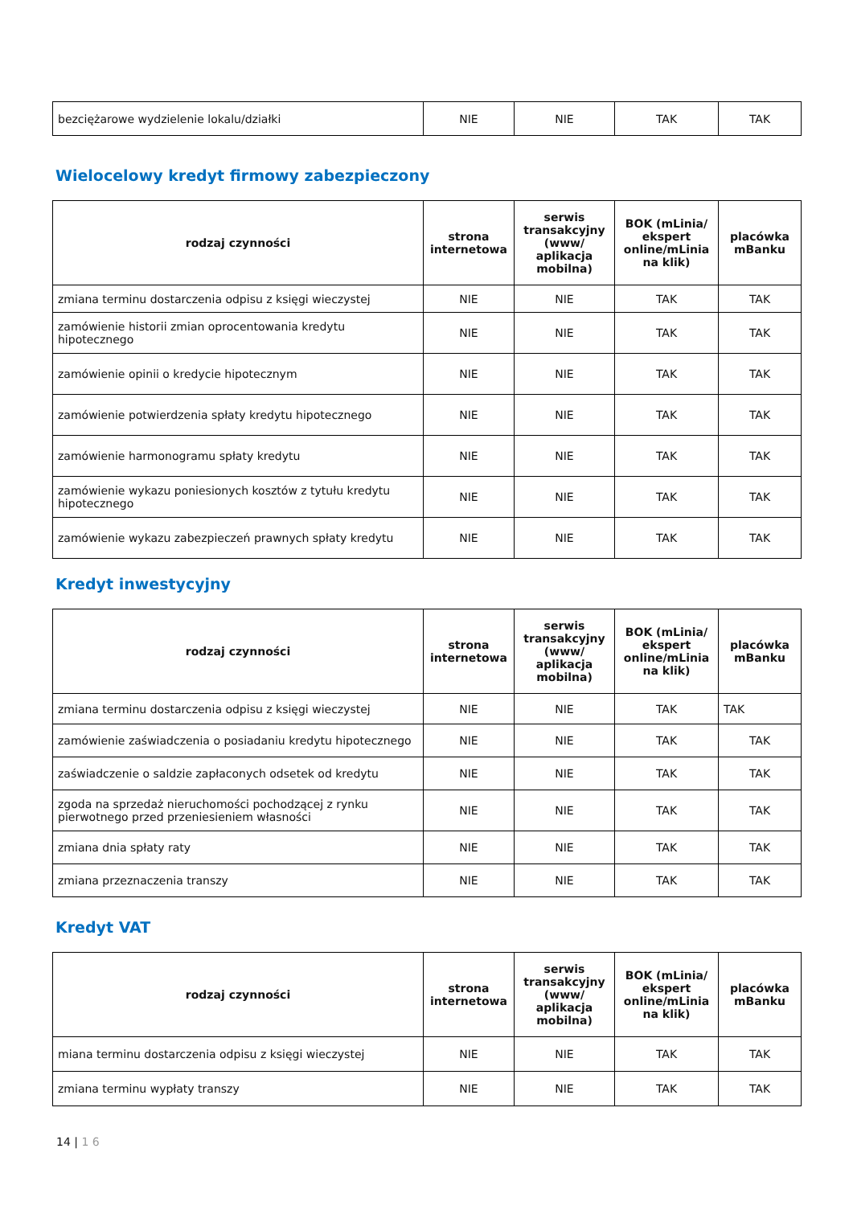| bezciężarowe wydzielenie lokalu/działki | NIE | NIE | TAK | TAK |
Wielocelowy kredyt firmowy zabezpieczony
| rodzaj czynności | strona internetowa | serwis transakcyjny (www/ aplikacja mobilna) | BOK (mLinia/ ekspert online/mLinia na klik) | placówka mBanku |
| --- | --- | --- | --- | --- |
| zmiana terminu dostarczenia odpisu z księgi wieczystej | NIE | NIE | TAK | TAK |
| zamówienie historii zmian oprocentowania kredytu hipotecznego | NIE | NIE | TAK | TAK |
| zamówienie opinii o kredycie hipotecznym | NIE | NIE | TAK | TAK |
| zamówienie potwierdzenia spłaty kredytu hipotecznego | NIE | NIE | TAK | TAK |
| zamówienie harmonogramu spłaty kredytu | NIE | NIE | TAK | TAK |
| zamówienie wykazu poniesionych kosztów z tytułu kredytu hipotecznego | NIE | NIE | TAK | TAK |
| zamówienie wykazu zabezpieczeń prawnych spłaty kredytu | NIE | NIE | TAK | TAK |
Kredyt inwestycyjny
| rodzaj czynności | strona internetowa | serwis transakcyjny (www/ aplikacja mobilna) | BOK (mLinia/ ekspert online/mLinia na klik) | placówka mBanku |
| --- | --- | --- | --- | --- |
| zmiana terminu dostarczenia odpisu z księgi wieczystej | NIE | NIE | TAK | TAK |
| zamówienie zaświadczenia o posiadaniu kredytu hipotecznego | NIE | NIE | TAK | TAK |
| zaświadczenie o saldzie zapłaconych odsetek od kredytu | NIE | NIE | TAK | TAK |
| zgoda na sprzedaż nieruchomości pochodzącej z rynku pierwotnego przed przeniesieniem własności | NIE | NIE | TAK | TAK |
| zmiana dnia spłaty raty | NIE | NIE | TAK | TAK |
| zmiana przeznaczenia transzy | NIE | NIE | TAK | TAK |
Kredyt VAT
| rodzaj czynności | strona internetowa | serwis transakcyjny (www/ aplikacja mobilna) | BOK (mLinia/ ekspert online/mLinia na klik) | placówka mBanku |
| --- | --- | --- | --- | --- |
| miana terminu dostarczenia odpisu z księgi wieczystej | NIE | NIE | TAK | TAK |
| zmiana terminu wypłaty transzy | NIE | NIE | TAK | TAK |
14 | 1 6